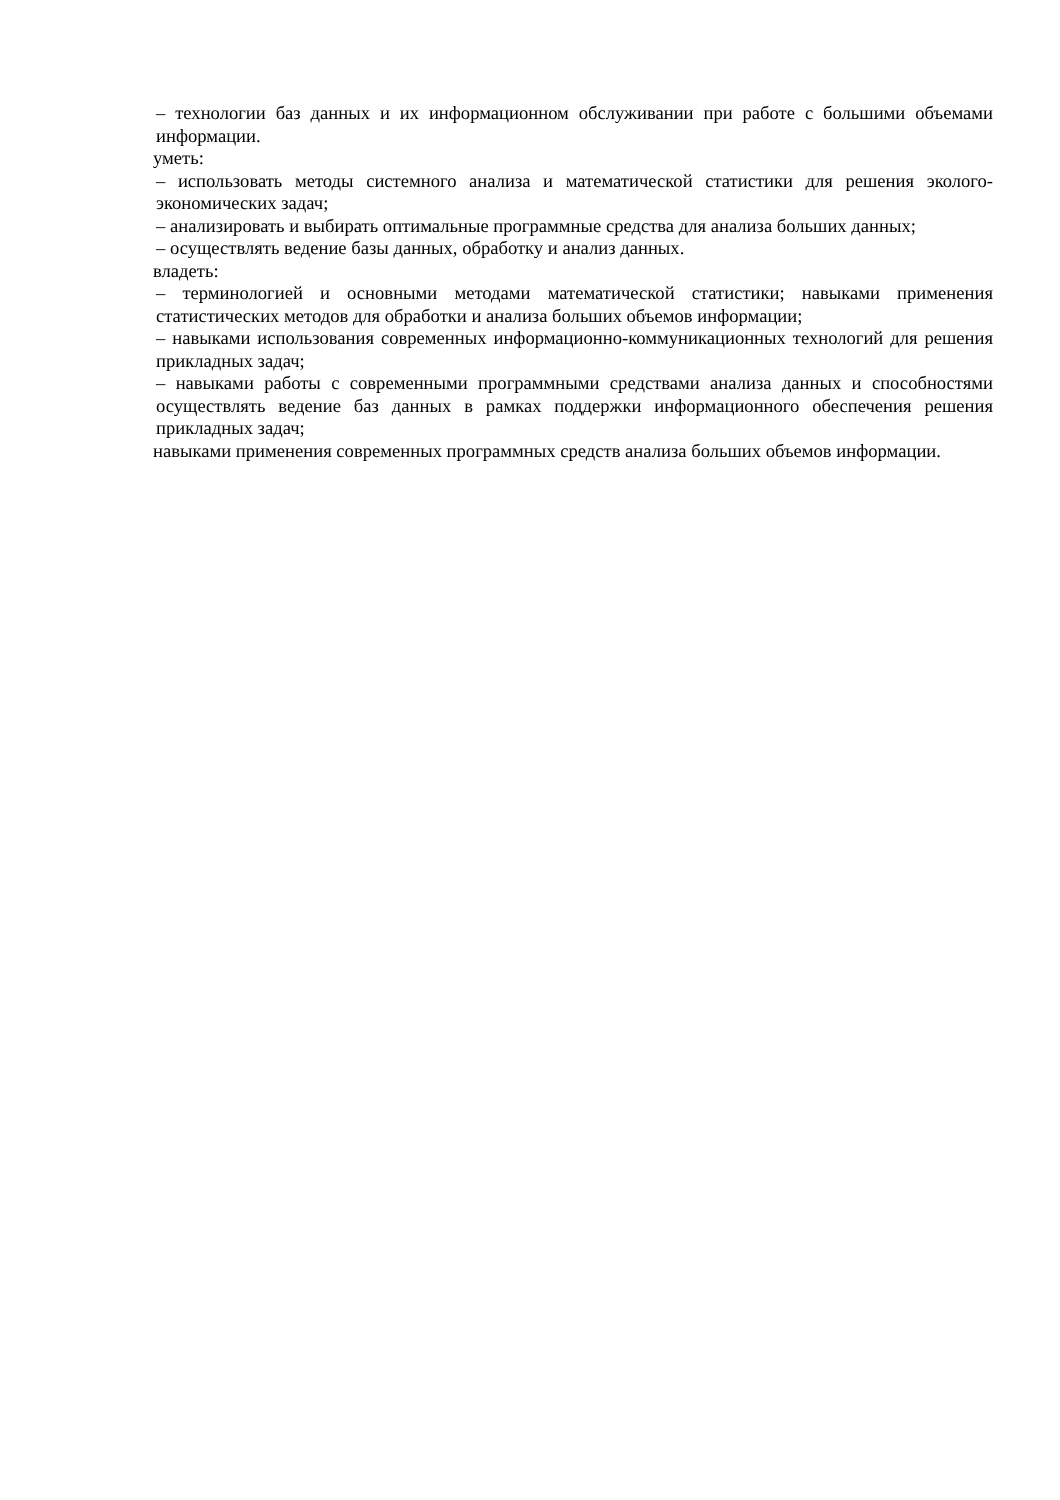– технологии баз данных и их информационном обслуживании при работе с большими объемами информации.
уметь:
– использовать методы системного анализа и математической статистики для решения эколого-экономических задач;
– анализировать и выбирать оптимальные программные средства для анализа больших данных;
– осуществлять ведение базы данных, обработку и анализ данных.
владеть:
– терминологией и основными методами математической статистики; навыками применения статистических методов для обработки и анализа больших объемов информации;
– навыками использования современных информационно-коммуникационных технологий для решения прикладных задач;
– навыками работы с современными программными средствами анализа данных и способностями осуществлять ведение баз данных в рамках поддержки информационного обеспечения решения прикладных задач;
навыками применения современных программных средств анализа больших объемов информации.